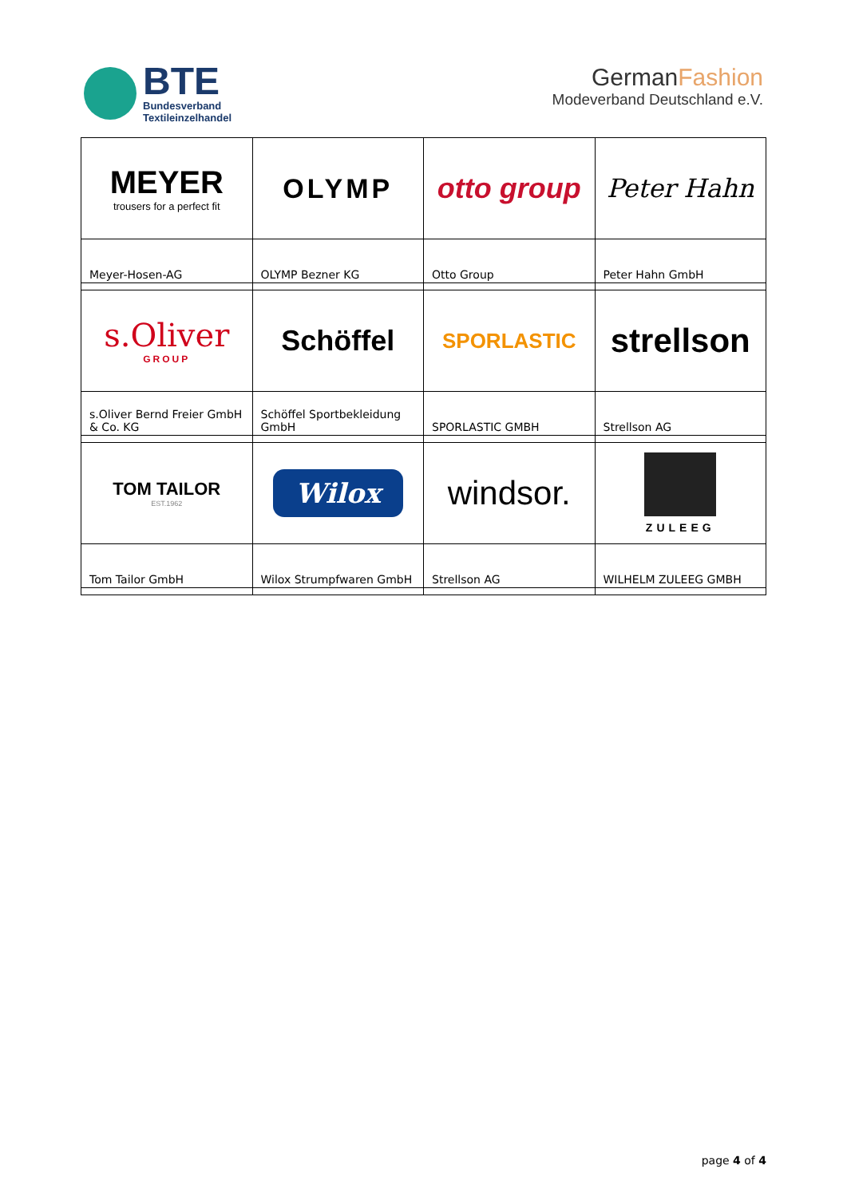BTE
Bundesverband
Textileinzelhandel
GermanFashion
Modeverband Deutschland e.V.
| MEYER trousers for a perfect fit | OLYMP | otto group | Peter Hahn |
| Meyer-Hosen-AG | OLYMP Bezner KG | Otto Group | Peter Hahn GmbH |
| s.Oliver GROUP | Schöffel | SPORLASTIC | strellson |
| s.Oliver Bernd Freier GmbH & Co. KG | Schöffel Sportbekleidung GmbH | SPORLASTIC GMBH | Strellson AG |
| TOM TAILOR EST.1962 | Wilox | windsor. | ZULEEG |
| Tom Tailor GmbH | Wilox Strumpfwaren GmbH | Strellson AG | WILHELM ZULEEG GMBH |
page 4 of 4